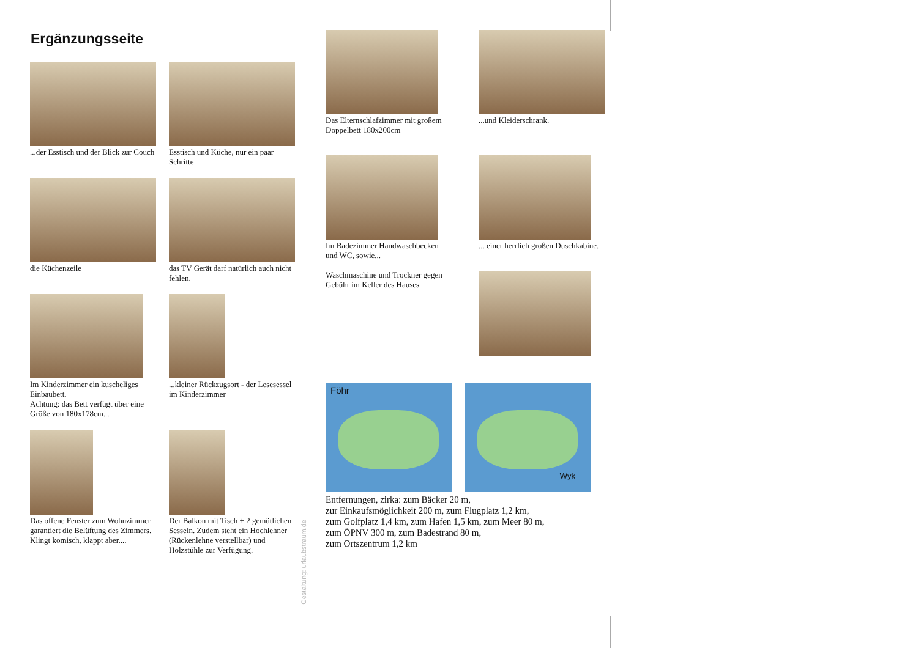Ergänzungsseite
...der Esstisch und der Blick zur Couch
Esstisch und Küche, nur ein paar Schritte
die Küchenzeile
das TV Gerät darf natürlich auch nicht fehlen.
Im Kinderzimmer ein kuscheliges Einbaubett.
Achtung: das Bett verfügt über eine Größe von 180x178cm...
...kleiner Rückzugsort - der Lesesessel im Kinderzimmer
Das offene Fenster zum Wohnzimmer garantiert die Belüftung des Zimmers. Klingt komisch, klappt aber....
Der Balkon mit Tisch + 2 gemütlichen Sesseln. Zudem steht ein Hochlehner (Rückenlehne verstellbar) und Holzstühle zur Verfügung.
Gestaltung: urlaubstraum.de
Das Elternschlafzimmer mit großem Doppelbett 180x200cm
...und Kleiderschrank.
Im Badezimmer Handwaschbecken und WC, sowie...
Waschmaschine und Trockner gegen Gebühr im Keller des Hauses
... einer herrlich großen Duschkabine.
Föhr
Wyk
Entfernungen, zirka: zum Bäcker 20 m,
zur Einkaufsmöglichkeit 200 m, zum Flugplatz 1,2 km,
zum Golfplatz 1,4 km, zum Hafen 1,5 km, zum Meer 80 m,
zum ÖPNV 300 m, zum Badestrand 80 m,
zum Ortszentrum 1,2 km